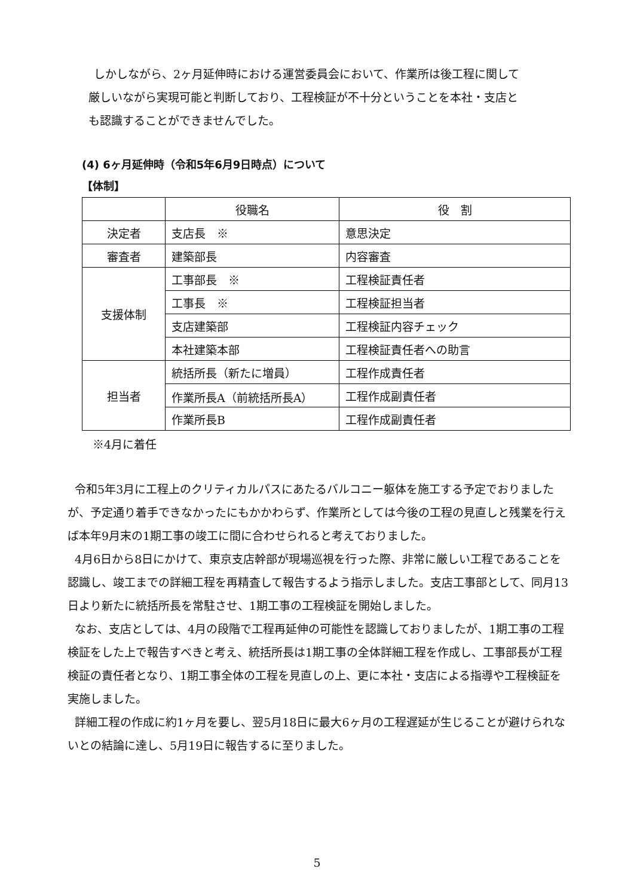しかしながら、2ヶ月延伸時における運営委員会において、作業所は後工程に関して
厳しいながら実現可能と判断しており、工程検証が不十分ということを本社・支店と
も認識することができませんでした。
(4) 6ヶ月延伸時（令和5年6月9日時点）について
【体制】
| | 役職名 | 役 割 |
| 決定者 | 支店長 ※ | 意思決定 |
| 審査者 | 建築部長 | 内容審査 |
| 支援体制 | 工事部長 ※ | 工程検証責任者 |
| | 工事長 ※ | 工程検証担当者 |
| | 支店建築部 | 工程検証内容チェック |
| | 本社建築本部 | 工程検証責任者への助言 |
| 担当者 | 統括所長（新たに増員） | 工程作成責任者 |
| | 作業所長A（前統括所長A） | 工程作成副責任者 |
| | 作業所長B | 工程作成副責任者 |
※4月に着任
令和5年3月に工程上のクリティカルパスにあたるバルコニー躯体を施工する予定でおりましたが、予定通り着手できなかったにもかかわらず、作業所としては今後の工程の見直しと残業を行えば本年9月末の1期工事の竣工に間に合わせられると考えておりました。
4月6日から8日にかけて、東京支店幹部が現場巡視を行った際、非常に厳しい工程であることを認識し、竣工までの詳細工程を再精査して報告するよう指示しました。支店工事部として、同月13日より新たに統括所長を常駐させ、1期工事の工程検証を開始しました。
なお、支店としては、4月の段階で工程再延伸の可能性を認識しておりましたが、1期工事の工程検証をした上で報告すべきと考え、統括所長は1期工事の全体詳細工程を作成し、工事部長が工程検証の責任者となり、1期工事全体の工程を見直しの上、更に本社・支店による指導や工程検証を実施しました。
詳細工程の作成に約1ヶ月を要し、翌5月18日に最大6ヶ月の工程遅延が生じることが避けられないとの結論に達し、5月19日に報告するに至りました。
5